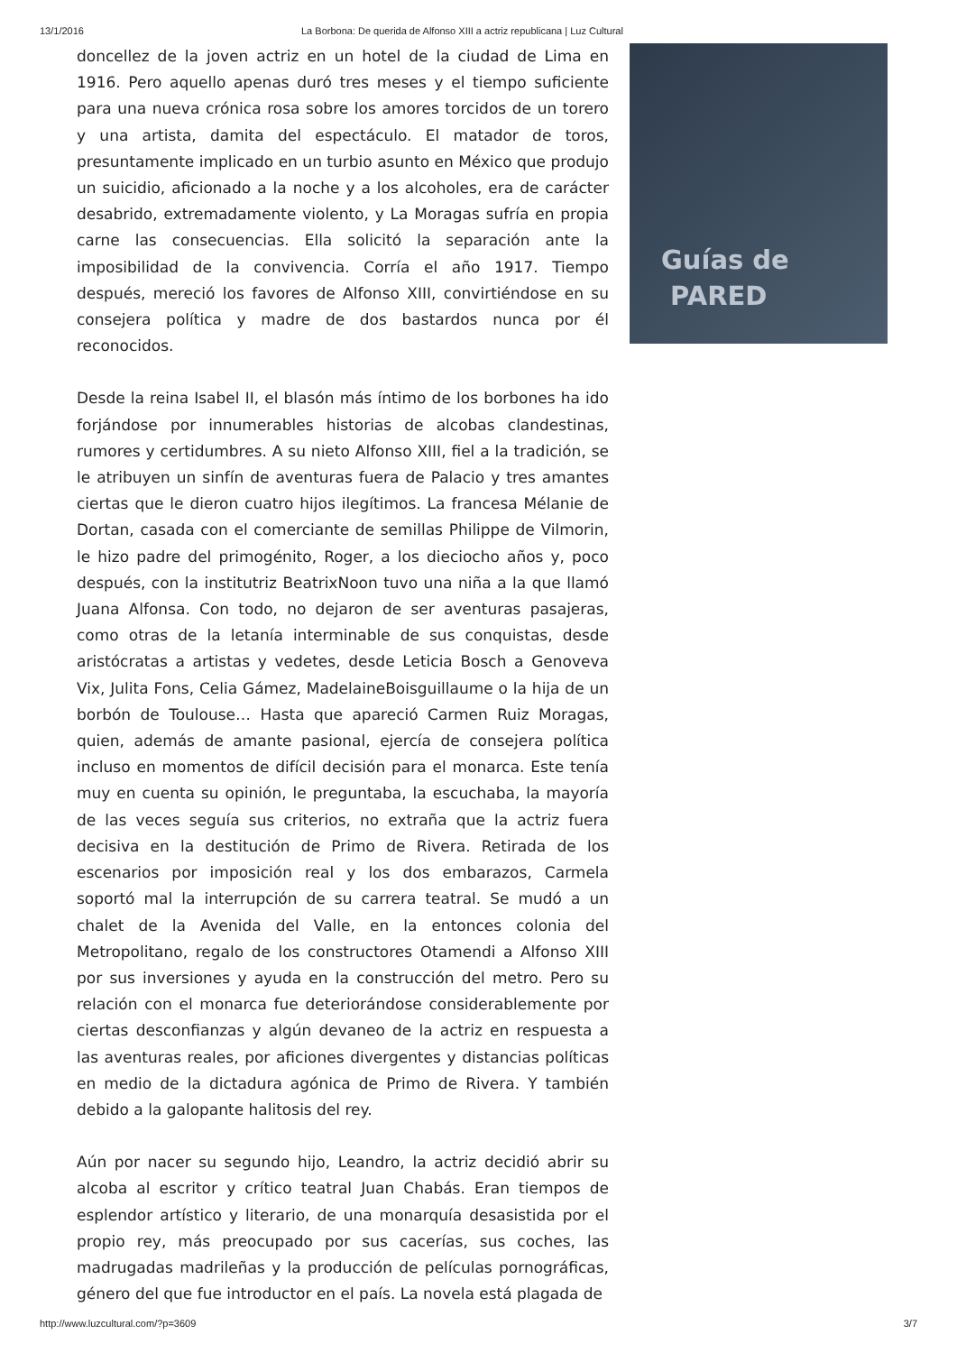13/1/2016 La Borbona: De querida de Alfonso XIII a actriz republicana | Luz Cultural
doncellez de la joven actriz en un hotel de la ciudad de Lima en 1916. Pero aquello apenas duró tres meses y el tiempo suficiente para una nueva crónica rosa sobre los amores torcidos de un torero y una artista, damita del espectáculo. El matador de toros, presuntamente implicado en un turbio asunto en México que produjo un suicidio, aficionado a la noche y a los alcoholes, era de carácter desabrido, extremadamente violento, y La Moragas sufría en propia carne las consecuencias. Ella solicitó la separación ante la imposibilidad de la convivencia. Corría el año 1917. Tiempo después, mereció los favores de Alfonso XIII, convirtiéndose en su consejera política y madre de dos bastardos nunca por él reconocidos.
Desde la reina Isabel II, el blasón más íntimo de los borbones ha ido forjándose por innumerables historias de alcobas clandestinas, rumores y certidumbres. A su nieto Alfonso XIII, fiel a la tradición, se le atribuyen un sinfín de aventuras fuera de Palacio y tres amantes ciertas que le dieron cuatro hijos ilegítimos. La francesa Mélanie de Dortan, casada con el comerciante de semillas Philippe de Vilmorin, le hizo padre del primogénito, Roger, a los dieciocho años y, poco después, con la institutriz BeatrixNoon tuvo una niña a la que llamó Juana Alfonsa. Con todo, no dejaron de ser aventuras pasajeras, como otras de la letanía interminable de sus conquistas, desde aristócratas a artistas y vedetes, desde Leticia Bosch a Genoveva Vix, Julita Fons, Celia Gámez, MadelaineBoisguillaume o la hija de un borbón de Toulouse… Hasta que apareció Carmen Ruiz Moragas, quien, además de amante pasional, ejercía de consejera política incluso en momentos de difícil decisión para el monarca. Este tenía muy en cuenta su opinión, le preguntaba, la escuchaba, la mayoría de las veces seguía sus criterios, no extraña que la actriz fuera decisiva en la destitución de Primo de Rivera. Retirada de los escenarios por imposición real y los dos embarazos, Carmela soportó mal la interrupción de su carrera teatral. Se mudó a un chalet de la Avenida del Valle, en la entonces colonia del Metropolitano, regalo de los constructores Otamendi a Alfonso XIII por sus inversiones y ayuda en la construcción del metro. Pero su relación con el monarca fue deteriorándose considerablemente por ciertas desconfianzas y algún devaneo de la actriz en respuesta a las aventuras reales, por aficiones divergentes y distancias políticas en medio de la dictadura agónica de Primo de Rivera. Y también debido a la galopante halitosis del rey.
Aún por nacer su segundo hijo, Leandro, la actriz decidió abrir su alcoba al escritor y crítico teatral Juan Chabás. Eran tiempos de esplendor artístico y literario, de una monarquía desasistida por el propio rey, más preocupado por sus cacerías, sus coches, las madrugadas madrileñas y la producción de películas pornográficas, género del que fue introductor en el país. La novela está plagada de
Guías de
PARED
http://www.luzcultural.com/?p=3609 3/7